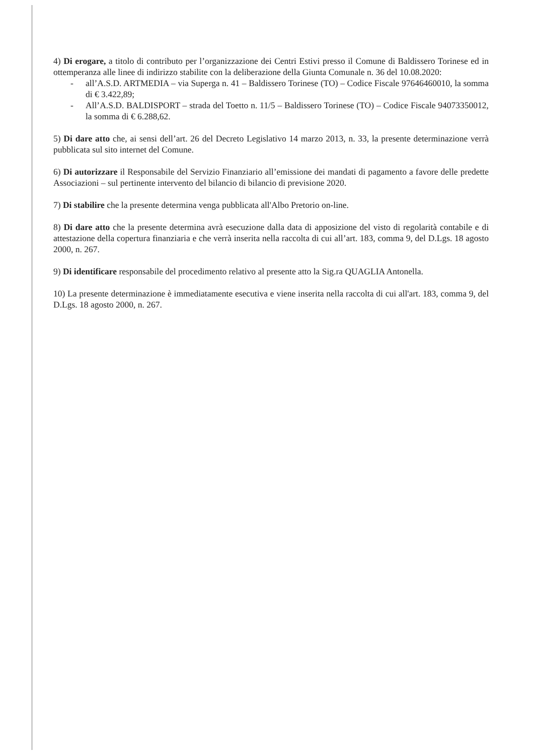4) Di erogare, a titolo di contributo per l’organizzazione dei Centri Estivi presso il Comune di Baldissero Torinese ed in ottemperanza alle linee di indirizzo stabilite con la deliberazione della Giunta Comunale n. 36 del 10.08.2020:
- all’A.S.D. ARTMEDIA – via Superga n. 41 – Baldissero Torinese (TO) – Codice Fiscale 97646460010, la somma di € 3.422,89;
- All’A.S.D. BALDISPORT – strada del Toetto n. 11/5 – Baldissero Torinese (TO) – Codice Fiscale 94073350012, la somma di € 6.288,62.
5) Di dare atto che, ai sensi dell’art. 26 del Decreto Legislativo 14 marzo 2013, n. 33, la presente determinazione verrà pubblicata sul sito internet del Comune.
6) Di autorizzare il Responsabile del Servizio Finanziario all’emissione dei mandati di pagamento a favore delle predette Associazioni – sul pertinente intervento del bilancio di bilancio di previsione 2020.
7) Di stabilire che la presente determina venga pubblicata all'Albo Pretorio on-line.
8) Di dare atto che la presente determina avrà esecuzione dalla data di apposizione del visto di regolarità contabile e di attestazione della copertura finanziaria e che verrà inserita nella raccolta di cui all’art. 183, comma 9, del D.Lgs. 18 agosto 2000, n. 267.
9) Di identificare responsabile del procedimento relativo al presente atto la Sig.ra QUAGLIA Antonella.
10) La presente determinazione è immediatamente esecutiva e viene inserita nella raccolta di cui all'art. 183, comma 9, del D.Lgs. 18 agosto 2000, n. 267.